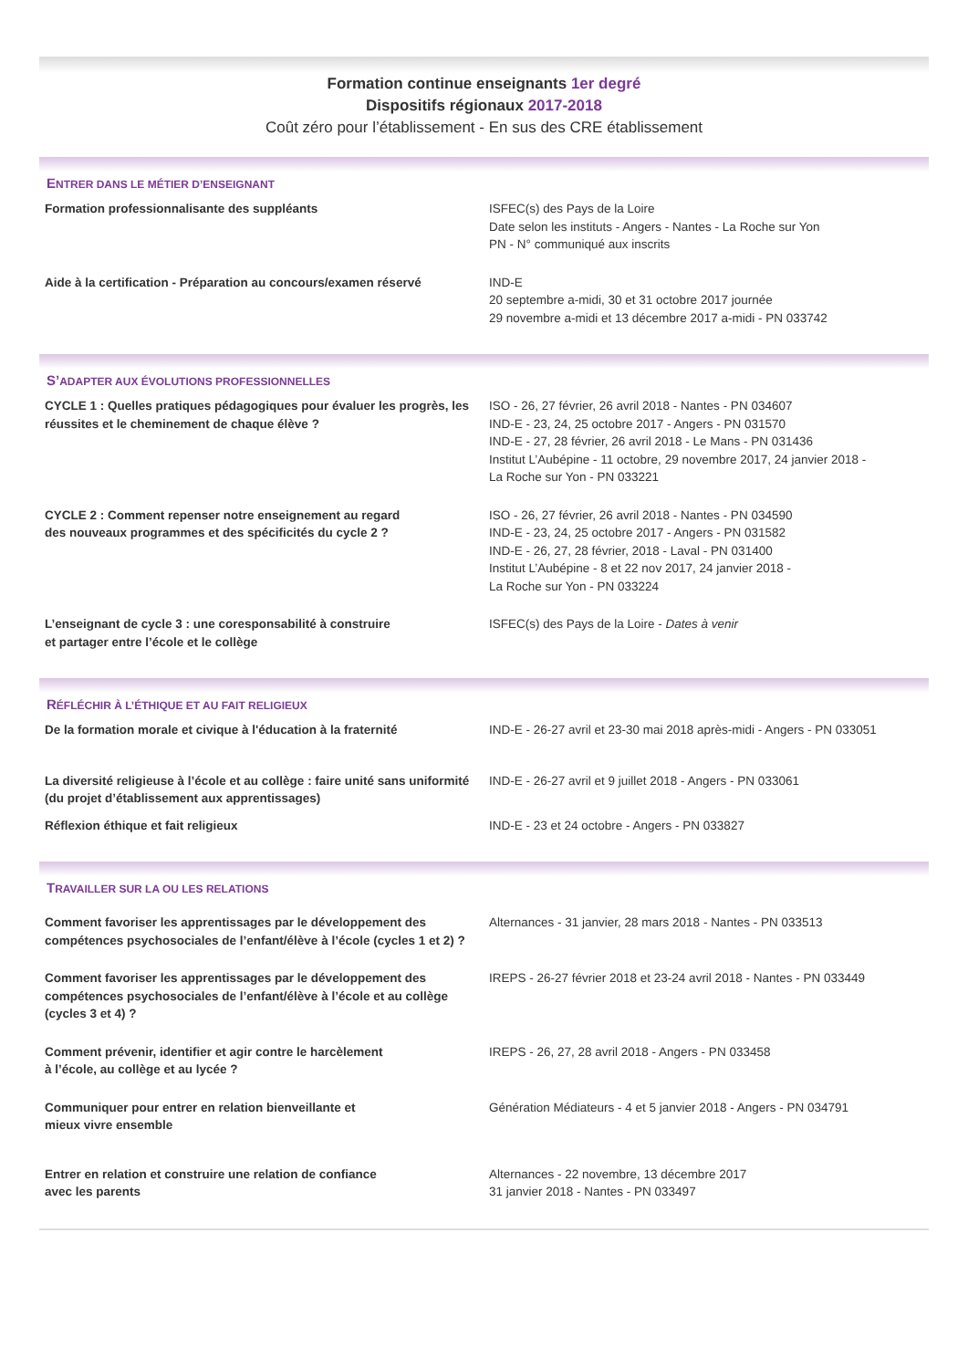Formation continue enseignants 1er degré
Dispositifs régionaux 2017-2018
Coût zéro pour l’établissement - En sus des CRE établissement
ENTRER DANS LE MÉTIER D’ENSEIGNANT
Formation professionnalisante des suppléants ISFEC(s) des Pays de la Loire
Date selon les instituts - Angers - Nantes - La Roche sur Yon
PN - N° communiqué aux inscrits
Aide à la certification - Préparation au concours/examen réservé
IND-E
20 septembre a-midi, 30 et 31 octobre 2017 journée
29 novembre a-midi et 13 décembre 2017 a-midi - PN 033742
S’ADAPTER AUX ÉVOLUTIONS PROFESSIONNELLES
CYCLE 1 : Quelles pratiques pédagogiques pour évaluer les progrès, les réussites et le cheminement de chaque élève ?
ISO - 26, 27 février, 26 avril 2018 - Nantes - PN 034607
IND-E - 23, 24, 25 octobre 2017 - Angers - PN 031570
IND-E - 27, 28 février, 26 avril 2018 - Le Mans - PN 031436
Institut L’Aubépine - 11 octobre, 29 novembre 2017, 24 janvier 2018 -
La Roche sur Yon - PN 033221
CYCLE 2 : Comment repenser notre enseignement au regard
des nouveaux programmes et des spécificités du cycle 2 ?
ISO - 26, 27 février, 26 avril 2018 - Nantes - PN 034590
IND-E - 23, 24, 25 octobre 2017 - Angers - PN 031582
IND-E - 26, 27, 28 février, 2018 - Laval - PN 031400
Institut L’Aubépine - 8 et 22 nov 2017, 24 janvier 2018 -
La Roche sur Yon - PN 033224
L’enseignant de cycle 3 : une coresponsabilité à construire
et partager entre l’école et le collège
ISFEC(s) des Pays de la Loire - Dates à venir
RÉFLÉCHIR À L’ÉTHIQUE ET AU FAIT RELIGIEUX
De la formation morale et civique à l'éducation à la fraternité
IND-E - 26-27 avril et 23-30 mai 2018 après-midi - Angers - PN 033051
La diversité religieuse à l’école et au collège : faire unité sans uniformité (du projet d’établissement aux apprentissages)
IND-E - 26-27 avril et 9 juillet 2018 - Angers - PN 033061
Réflexion éthique et fait religieux IND-E - 23 et 24 octobre - Angers - PN 033827
TRAVAILLER SUR LA OU LES RELATIONS
Comment favoriser les apprentissages par le développement des compétences psychosociales de l’enfant/élève à l’école (cycles 1 et 2) ?
Alternances - 31 janvier, 28 mars 2018 - Nantes - PN 033513
Comment favoriser les apprentissages par le développement des compétences psychosociales de l’enfant/élève à l’école et au collège (cycles 3 et 4) ?
IREPS - 26-27 février 2018 et 23-24 avril 2018 - Nantes - PN 033449
Comment prévenir, identifier et agir contre le harcèlement
à l’école, au collège et au lycée ?
IREPS - 26, 27, 28 avril 2018 - Angers - PN 033458
Communiquer pour entrer en relation bienveillante et
mieux vivre ensemble
Génération Médiateurs - 4 et 5 janvier 2018 - Angers - PN 034791
Entrer en relation et construire une relation de confiance
avec les parents
Alternances - 22 novembre, 13 décembre 2017
31 janvier 2018 - Nantes - PN 033497